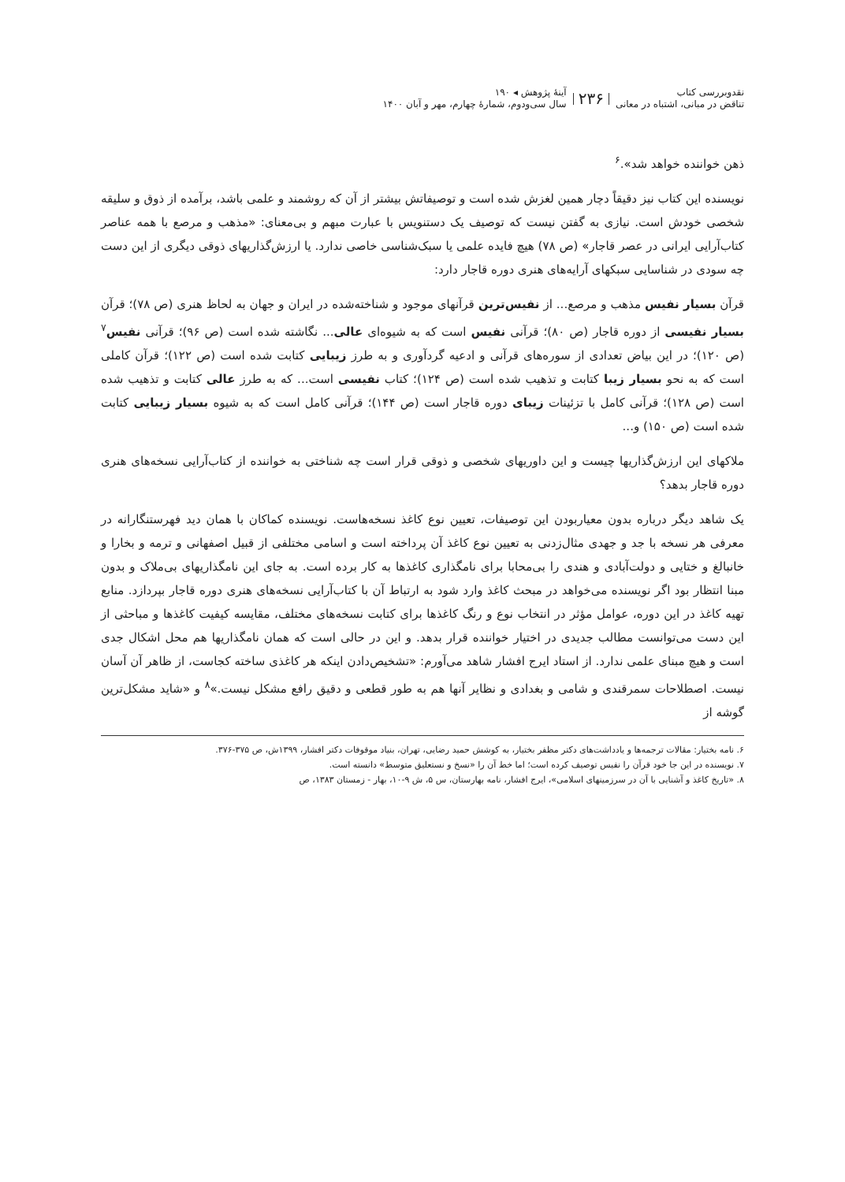نقدوبررسی کتاب
تناقض در مبانی، اشتباه در معانی
۲۳۶
آینهٔ پژوهش ◂ ۱۹۰
سال سی‌ودوم، شماره‌ٔ چهارم، مهر و آبان ۱۴۰۰
ذهن خواننده خواهد شد».<sup>۶</sup>
نویسنده این کتاب نیز دقیقاً دچار همین لغزش شده است و توصیفاتش بیشتر از آن که روشمند و علمی باشد، برآمده از ذوق و سلیقه شخصی خودش است. نیازی به گفتن نیست که توصیف یک دستنویس با عبارت مبهم و بی‌معنای: «مذهب و مرصع با همه عناصر کتاب‌آرایی ایرانی در عصر قاجار» (ص ۷۸) هیچ فایده علمی یا سبک‌شناسی خاصی ندارد. یا ارزش‌گذاریهای ذوقی دیگری از این دست چه سودی در شناسایی سبکهای آرایه‌های هنری دوره قاجار دارد:
قرآن بسیار نفیس مذهب و مرصع... از نفیس‌ترین قرآنهای موجود و شناخته‌شده در ایران و جهان به لحاظ هنری (ص ۷۸)؛ قرآن بسیار نفیسی از دوره قاجار (ص ۸۰)؛ قرآنی نفیس است که به شیوه‌ای عالی... نگاشته شده است (ص ۹۶)؛ قرآنی نفیس<sup>۷</sup> (ص ۱۲۰)؛ در این بیاض تعدادی از سوره‌های قرآنی و ادعیه گردآوری و به طرز زیبایی کتابت شده است (ص ۱۲۲)؛ قرآن کاملی است که به نحو بسیار زیبا کتابت و تذهیب شده است (ص ۱۲۴)؛ کتاب نفیسی است... که به طرز عالی کتابت و تذهیب شده است (ص ۱۲۸)؛ قرآنی کامل با تزئینات زیبای دوره قاجار است (ص ۱۴۴)؛ قرآنی کامل است که به شیوه بسیار زیبایی کتابت شده است (ص ۱۵۰) و...
ملاکهای این ارزش‌گذاریها چیست و این داوریهای شخصی و ذوقی قرار است چه شناختی به خواننده از کتاب‌آرایی نسخه‌های هنری دوره قاجار بدهد؟
یک شاهد دیگر درباره بدون معیاربودن این توصیفات، تعیین نوع کاغذ نسخه‌هاست. نویسنده کماکان با همان دید فهرستنگارانه در معرفی هر نسخه با جد و جهدی مثال‌زدنی به تعیین نوع کاغذ آن پرداخته است و اسامی مختلفی از قبیل اصفهانی و ترمه و بخارا و خانبالغ و ختایی و دولت‌آبادی و هندی را بی‌محابا برای نامگذاری کاغذها به کار برده است. به جای این نامگذاریهای بی‌ملاک و بدون مبنا انتظار بود اگر نویسنده می‌خواهد در مبحث کاغذ وارد شود به ارتباط آن با کتاب‌آرایی نسخه‌های هنری دوره قاجار بپردازد. منابع تهیه کاغذ در این دوره، عوامل مؤثر در انتخاب نوع و رنگ کاغذها برای کتابت نسخه‌های مختلف، مقایسه کیفیت کاغذها و مباحثی از این دست می‌توانست مطالب جدیدی در اختیار خواننده قرار بدهد. و این در حالی است که همان نامگذاریها هم محل اشکال جدی است و هیچ مبنای علمی ندارد. از استاد ایرج افشار شاهد می‌آورم: «تشخیص‌دادن اینکه هر کاغذی ساخته کجاست، از ظاهر آن آسان نیست. اصطلاحات سمرقندی و شامی و بغدادی و نظایر آنها هم به طور قطعی و دقیق رافع مشکل نیست.»<sup>۸</sup> و «شاید مشکل‌ترین گوشه از
۶. نامه بختیار: مقالات ترجمه‌ها و یادداشت‌های دکتر مظفر بختیار، به کوشش حمید رضایی، تهران، بنیاد موقوفات دکتر افشار، ۱۳۹۹ش، ص ۳۷۵-۳۷۶.
۷. نویسنده در این جا خود قرآن را نفیس توصیف کرده است؛ اما خط آن را «نسخ و نستعلیق متوسط» دانسته است.
۸. «تاریخ کاغذ و آشنایی با آن در سرزمینهای اسلامی»، ایرج افشار، نامه بهارستان، س ۵، ش ۹-۱۰، بهار - زمستان ۱۳۸۳، ص